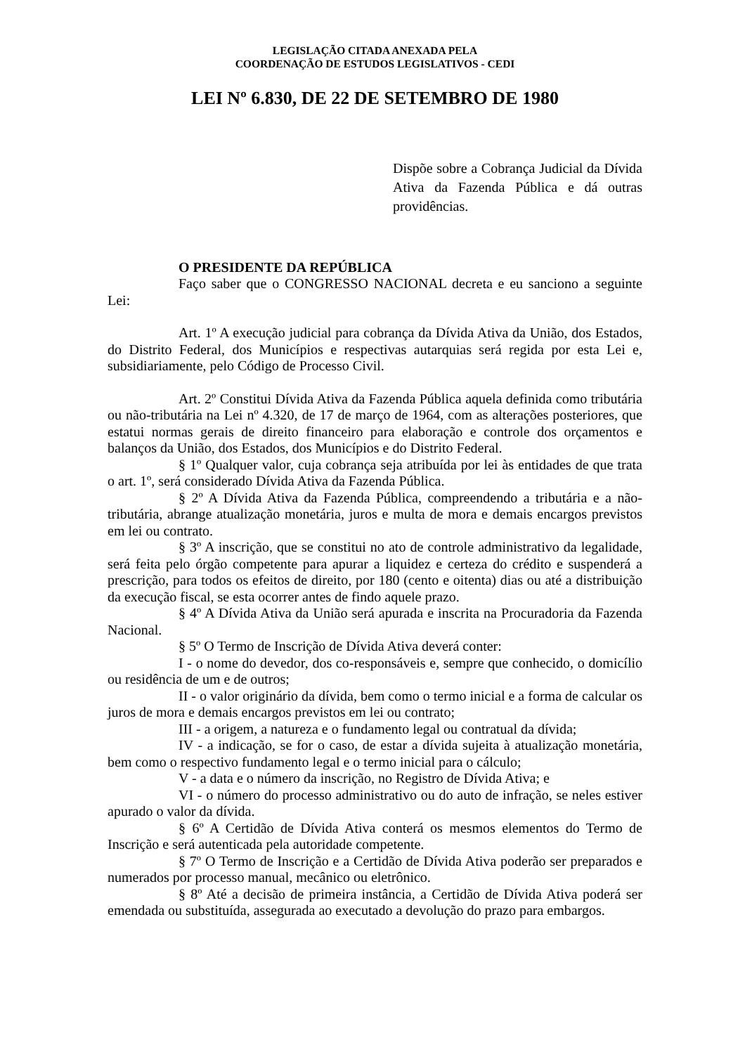LEGISLAÇÃO CITADA ANEXADA PELA
COORDENAÇÃO DE ESTUDOS LEGISLATIVOS - CEDI
LEI Nº 6.830, DE 22 DE SETEMBRO DE 1980
Dispõe sobre a Cobrança Judicial da Dívida Ativa da Fazenda Pública e dá outras providências.
O PRESIDENTE DA REPÚBLICA
Faço saber que o CONGRESSO NACIONAL decreta e eu sanciono a seguinte Lei:
Art. 1º A execução judicial para cobrança da Dívida Ativa da União, dos Estados, do Distrito Federal, dos Municípios e respectivas autarquias será regida por esta Lei e, subsidiariamente, pelo Código de Processo Civil.
Art. 2º Constitui Dívida Ativa da Fazenda Pública aquela definida como tributária ou não-tributária na Lei nº 4.320, de 17 de março de 1964, com as alterações posteriores, que estatui normas gerais de direito financeiro para elaboração e controle dos orçamentos e balanços da União, dos Estados, dos Municípios e do Distrito Federal.
§ 1º Qualquer valor, cuja cobrança seja atribuída por lei às entidades de que trata o art. 1º, será considerado Dívida Ativa da Fazenda Pública.
§ 2º A Dívida Ativa da Fazenda Pública, compreendendo a tributária e a não-tributária, abrange atualização monetária, juros e multa de mora e demais encargos previstos em lei ou contrato.
§ 3º A inscrição, que se constitui no ato de controle administrativo da legalidade, será feita pelo órgão competente para apurar a liquidez e certeza do crédito e suspenderá a prescrição, para todos os efeitos de direito, por 180 (cento e oitenta) dias ou até a distribuição da execução fiscal, se esta ocorrer antes de findo aquele prazo.
§ 4º A Dívida Ativa da União será apurada e inscrita na Procuradoria da Fazenda Nacional.
§ 5º O Termo de Inscrição de Dívida Ativa deverá conter:
I - o nome do devedor, dos co-responsáveis e, sempre que conhecido, o domicílio ou residência de um e de outros;
II - o valor originário da dívida, bem como o termo inicial e a forma de calcular os juros de mora e demais encargos previstos em lei ou contrato;
III - a origem, a natureza e o fundamento legal ou contratual da dívida;
IV - a indicação, se for o caso, de estar a dívida sujeita à atualização monetária, bem como o respectivo fundamento legal e o termo inicial para o cálculo;
V - a data e o número da inscrição, no Registro de Dívida Ativa; e
VI - o número do processo administrativo ou do auto de infração, se neles estiver apurado o valor da dívida.
§ 6º A Certidão de Dívida Ativa conterá os mesmos elementos do Termo de Inscrição e será autenticada pela autoridade competente.
§ 7º O Termo de Inscrição e a Certidão de Dívida Ativa poderão ser preparados e numerados por processo manual, mecânico ou eletrônico.
§ 8º Até a decisão de primeira instância, a Certidão de Dívida Ativa poderá ser emendada ou substituída, assegurada ao executado a devolução do prazo para embargos.